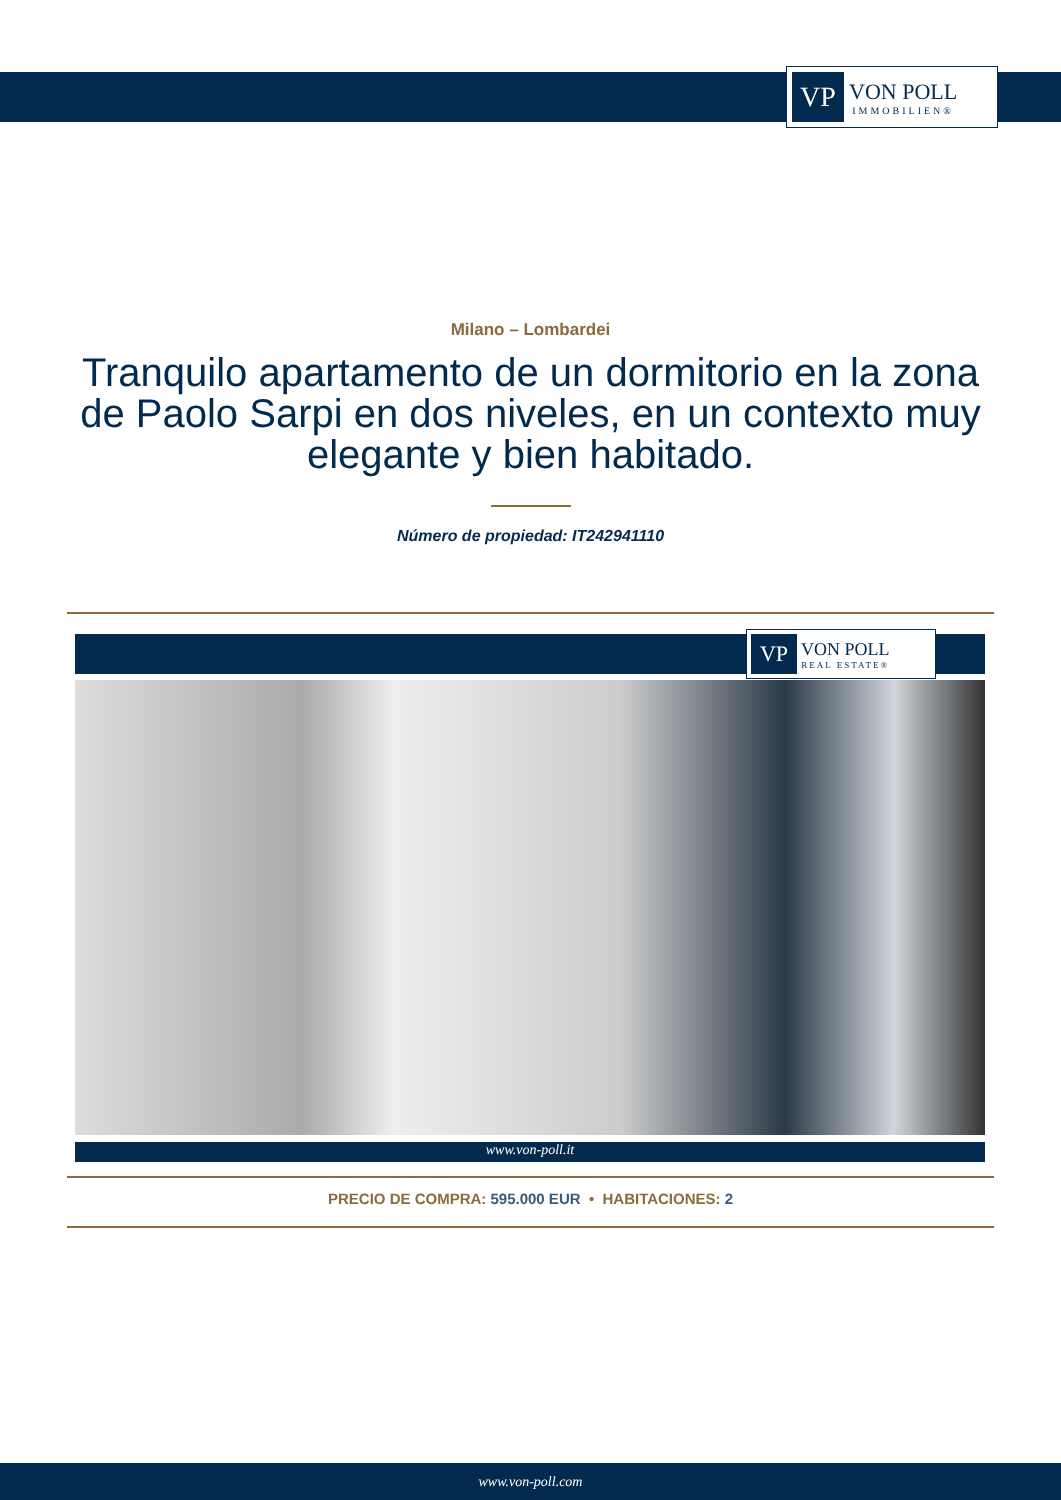VP
VON POLL
IMMOBILIEN®
Milano – Lombardei
Tranquilo apartamento de un dormitorio en la zona de Paolo Sarpi en dos niveles, en un contexto muy elegante y bien habitado.
Número de propiedad: IT242941110
VP
VON POLL
REAL ESTATE®
www.von-poll.it
PRECIO DE COMPRA: 595.000 EUR • HABITACIONES: 2
www.von-poll.com